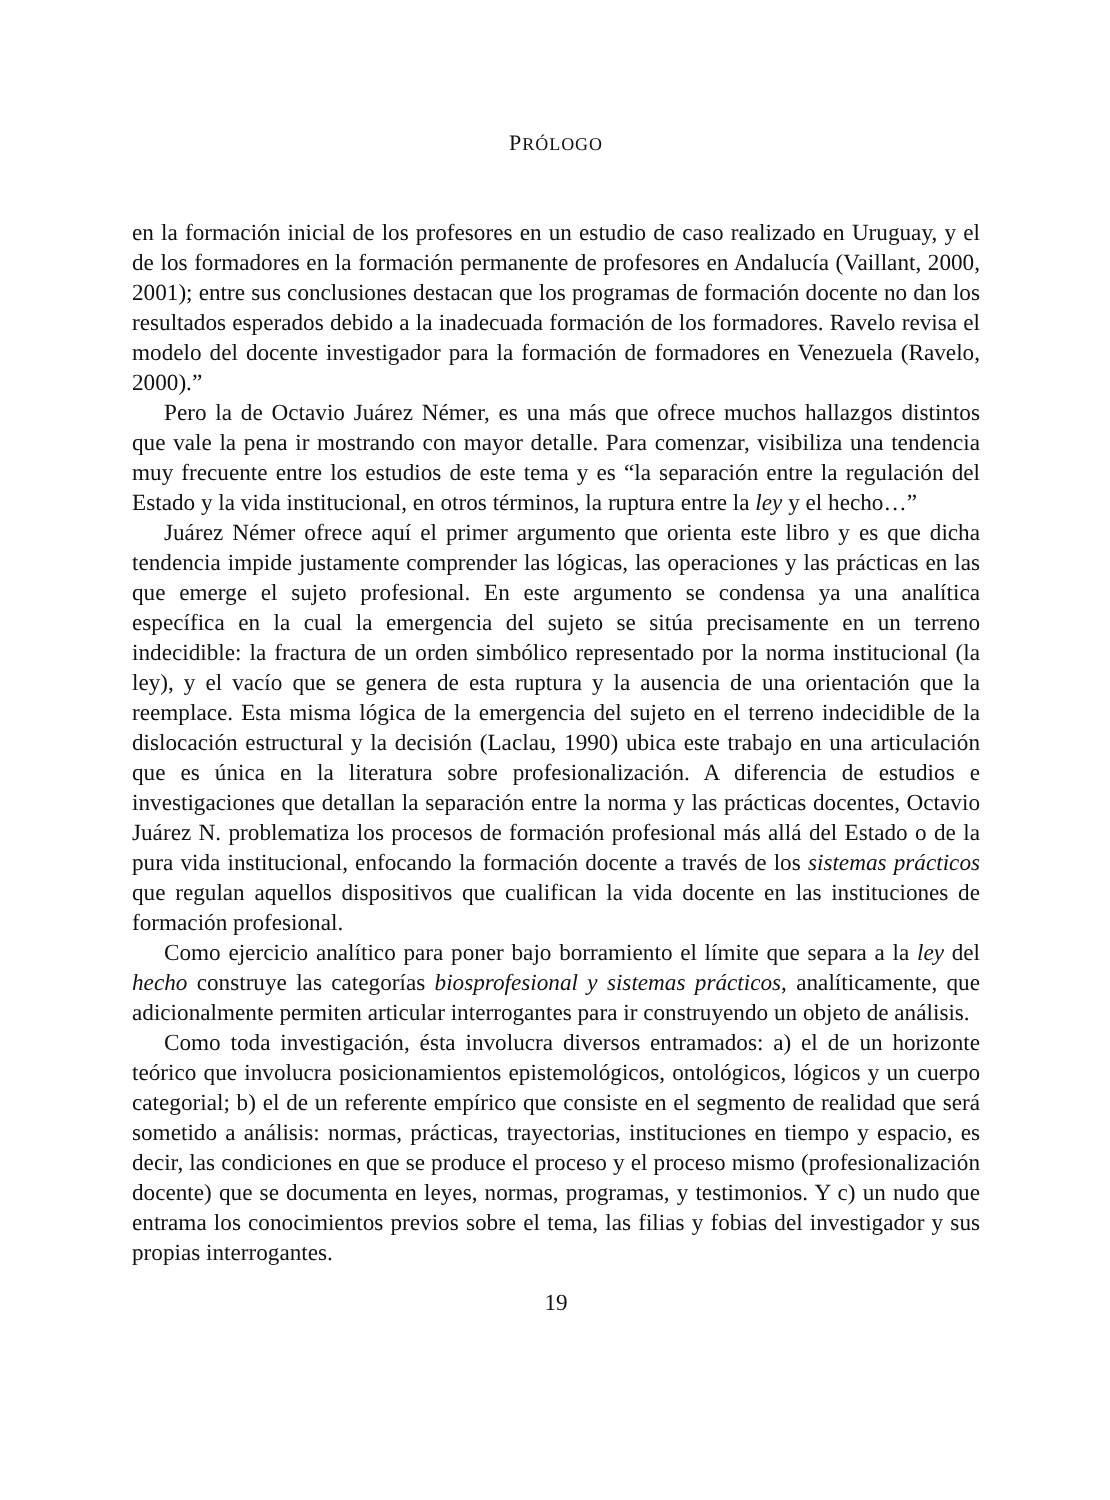PRÓLOGO
en la formación inicial de los profesores en un estudio de caso realizado en Uruguay, y el de los formadores en la formación permanente de profesores en Andalucía (Vaillant, 2000, 2001); entre sus conclusiones destacan que los programas de formación docente no dan los resultados esperados debido a la inadecuada formación de los formadores. Ravelo revisa el modelo del docente investigador para la formación de formadores en Venezuela (Ravelo, 2000).”
Pero la de Octavio Juárez Némer, es una más que ofrece muchos hallazgos distintos que vale la pena ir mostrando con mayor detalle. Para comenzar, visibiliza una tendencia muy frecuente entre los estudios de este tema y es “la separación entre la regulación del Estado y la vida institucional, en otros términos, la ruptura entre la ley y el hecho…”
Juárez Némer ofrece aquí el primer argumento que orienta este libro y es que dicha tendencia impide justamente comprender las lógicas, las operaciones y las prácticas en las que emerge el sujeto profesional. En este argumento se condensa ya una analítica específica en la cual la emergencia del sujeto se sitúa precisamente en un terreno indecidible: la fractura de un orden simbólico representado por la norma institucional (la ley), y el vacío que se genera de esta ruptura y la ausencia de una orientación que la reemplace. Esta misma lógica de la emergencia del sujeto en el terreno indecidible de la dislocación estructural y la decisión (Laclau, 1990) ubica este trabajo en una articulación que es única en la literatura sobre profesionalización. A diferencia de estudios e investigaciones que detallan la separación entre la norma y las prácticas docentes, Octavio Juárez N. problematiza los procesos de formación profesional más allá del Estado o de la pura vida institucional, enfocando la formación docente a través de los sistemas prácticos que regulan aquellos dispositivos que cualifican la vida docente en las instituciones de formación profesional.
Como ejercicio analítico para poner bajo borramiento el límite que separa a la ley del hecho construye las categorías biosprofesional y sistemas prácticos, analíticamente, que adicionalmente permiten articular interrogantes para ir construyendo un objeto de análisis.
Como toda investigación, ésta involucra diversos entramados: a) el de un horizonte teórico que involucra posicionamientos epistemológicos, ontológicos, lógicos y un cuerpo categorial; b) el de un referente empírico que consiste en el segmento de realidad que será sometido a análisis: normas, prácticas, trayectorias, instituciones en tiempo y espacio, es decir, las condiciones en que se produce el proceso y el proceso mismo (profesionalización docente) que se documenta en leyes, normas, programas, y testimonios. Y c) un nudo que entrama los conocimientos previos sobre el tema, las filias y fobias del investigador y sus propias interrogantes.
19